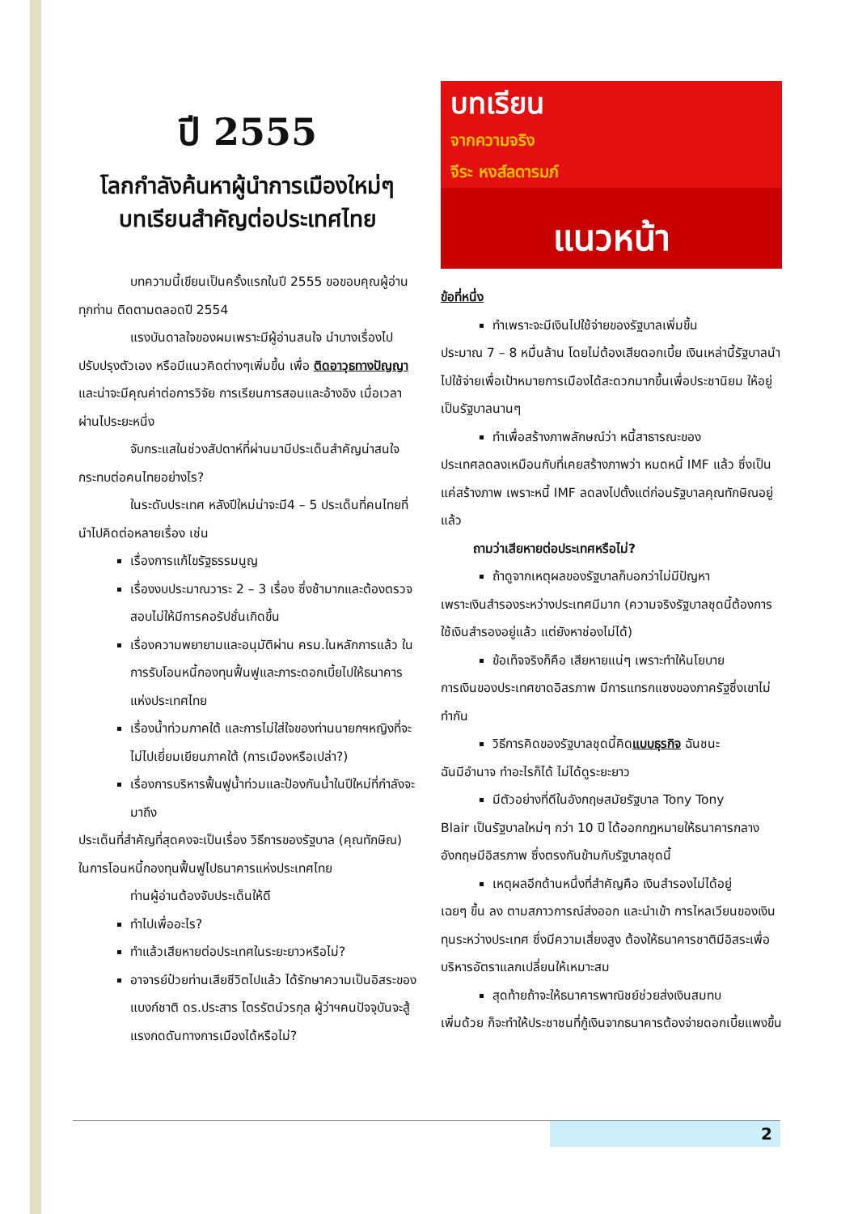ปี 2555
โลกกำลังค้นหาผู้นำการเมืองใหม่ๆ
บทเรียนสำคัญต่อประเทศไทย
บทความนี้เขียนเป็นครั้งแรกในปี 2555 ขอขอบคุณผู้อ่านทุกท่าน ติดตามตลอดปี 2554
แรงบันดาลใจของผมเพราะมีผู้อ่านสนใจ นำบางเรื่องไปปรับปรุงตัวเอง หรือมีแนวคิดต่างๆเพิ่มขึ้น เพื่อ ติดอาวุธทางปัญญา และน่าจะมีคุณค่าต่อการวิจัย การเรียนการสอนและอ้างอิง เมื่อเวลาผ่านไประยะหนึ่ง
จับกระแสในช่วงสัปดาห์ที่ผ่านมามีประเด็นสำคัญน่าสนใจกระทบต่อคนไทยอย่างไร?
ในระดับประเทศ หลังปีใหม่น่าจะมี4 – 5 ประเด็นที่คนไทยที่นำไปคิดต่อหลายเรื่อง เช่น
เรื่องการแก้ไขรัฐธรรมนูญ
เรื่องงบประมาณวาระ 2 – 3 เรื่อง ซึ่งช้ามากและต้องตรวจสอบไม่ให้มีการคอรัปชั่นเกิดขึ้น
เรื่องความพยายามและอนุมัติผ่าน ครม.ในหลักการแล้ว ในการรับโอนหนี้กองทุนฟื้นฟูและภาระดอกเบี้ยไปให้ธนาคารแห่งประเทศไทย
เรื่องน้ำท่วมภาคใต้ และการไม่ใส่ใจของท่านนายกฯหญิงที่จะไม่ไปเยี่ยมเยียนภาคใต้ (การเมืองหรือเปล่า?)
เรื่องการบริหารฟื้นฟูน้ำท่วมและป้องกันน้ำในปีใหม่ที่กำลังจะมาถึง
ประเด็นที่สำคัญที่สุดคงจะเป็นเรื่อง วิธีการของรัฐบาล (คุณทักษิณ) ในการโอนหนี้กองทุนฟื้นฟูไปธนาคารแห่งประเทศไทย
ท่านผู้อ่านต้องจับประเด็นให้ดี
ทำไปเพื่ออะไร?
ทำแล้วเสียหายต่อประเทศในระยะยาวหรือไม่?
อาจารย์ป๋วยท่านเสียชีวิตไปแล้ว ได้รักษาความเป็นอิสระของแบงก์ชาติ ดร.ประสาร ไตรรัตน์วรกุล ผู้ว่าฯคนปัจจุบันจะสู้แรงกดดันทางการเมืองได้หรือไม่?
บทเรียน
จากความจริง
จีระ หงส์ลดารมภ์
แนวหน้า
ข้อที่หนึ่ง
ทำเพราะจะมีเงินไปใช้จ่ายของรัฐบาลเพิ่มขึ้น
ประมาณ 7 – 8 หมื่นล้าน โดยไม่ต้องเสียดอกเบี้ย เงินเหล่านี้รัฐบาลนำไปใช้จ่ายเพื่อเป้าหมายการเมืองได้สะดวกมากขึ้นเพื่อประชานิยม ให้อยู่เป็นรัฐบาลนานๆ
ทำเพื่อสร้างภาพลักษณ์ว่า หนี้สาธารณะของ
ประเทศลดลงเหมือนกับที่เคยสร้างภาพว่า หมดหนี้ IMF แล้ว ซึ่งเป็นแค่สร้างภาพ เพราะหนี้ IMF ลดลงไปตั้งแต่ก่อนรัฐบาลคุณทักษิณอยู่แล้ว
ถามว่าเสียหายต่อประเทศหรือไม่?
ถ้าดูจากเหตุผลของรัฐบาลก็บอกว่าไม่มีปัญหา
เพราะเงินสำรองระหว่างประเทศมีมาก (ความจริงรัฐบาลชุดนี้ต้องการใช้เงินสำรองอยู่แล้ว แต่ยังหาช่องไม่ได้)
ข้อเท็จจริงก็คือ เสียหายแน่ๆ เพราะทำให้นโยบาย
การเงินของประเทศขาดอิสรภาพ มีการแทรกแซงของภาครัฐซึ่งเขาไม่ทำกัน
วิธีการคิดของรัฐบาลชุดนี้คิดแบบธุรกิจ ฉันชนะ
ฉันมีอำนาจ ทำอะไรก็ได้ ไม่ได้ดูระยะยาว
มีตัวอย่างที่ดีในอังกฤษสมัยรัฐบาล Tony Tony
Blair เป็นรัฐบาลใหม่ๆ กว่า 10 ปี ได้ออกกฎหมายให้ธนาคารกลางอังกฤษมีอิสรภาพ ซึ่งตรงกันข้ามกับรัฐบาลชุดนี้
เหตุผลอีกด้านหนึ่งที่สำคัญคือ เงินสำรองไม่ได้อยู่
เฉยๆ ขึ้น ลง ตามสภาวการณ์ส่งออก และนำเข้า การไหลเวียนของเงินทุนระหว่างประเทศ ซึ่งมีความเสี่ยงสูง ต้องให้ธนาคารชาติมีอิสระเพื่อบริหารอัตราแลกเปลี่ยนให้เหมาะสม
สุดท้ายถ้าจะให้ธนาคารพาณิชย์ช่วยส่งเงินสมทบ
เพิ่มด้วย ก็จะทำให้ประชาชนที่กู้เงินจากธนาคารต้องจ่ายดอกเบี้ยแพงขึ้น
2